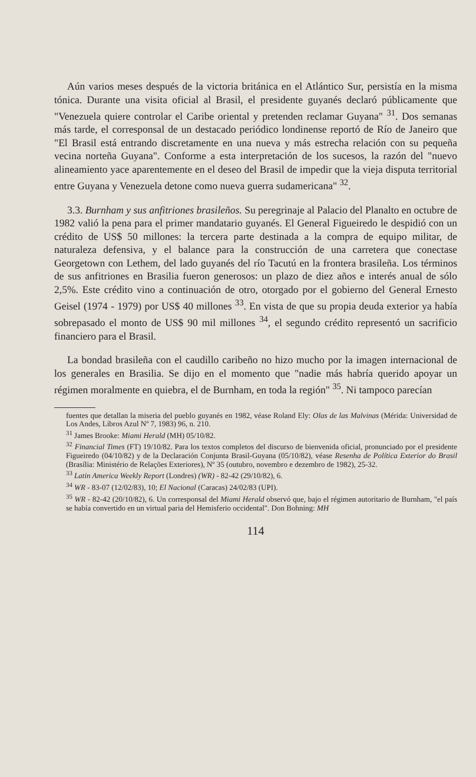Aún varios meses después de la victoria británica en el Atlántico Sur, persistía en la misma tónica. Durante una visita oficial al Brasil, el presidente guyanés declaró públicamente que "Venezuela quiere controlar el Caribe oriental y pretenden reclamar Guyana" <sup>31</sup>. Dos semanas más tarde, el corresponsal de un destacado periódico londinense reportó de Río de Janeiro que "El Brasil está entrando discretamente en una nueva y más estrecha relación con su pequeña vecina norteña Guyana". Conforme a esta interpretación de los sucesos, la razón del "nuevo alineamiento yace aparentemente en el deseo del Brasil de impedir que la vieja disputa territorial entre Guyana y Venezuela detone como nueva guerra sudamericana" <sup>32</sup>.
3.3. Burnham y sus anfitriones brasileños. Su peregrinaje al Palacio del Planalto en octubre de 1982 valió la pena para el primer mandatario guyanés. El General Figueiredo le despidió con un crédito de US$ 50 millones: la tercera parte destinada a la compra de equipo militar, de naturaleza defensiva, y el balance para la construcción de una carretera que conectase Georgetown con Lethem, del lado guyanés del río Tacutú en la frontera brasileña. Los términos de sus anfitriones en Brasilia fueron generosos: un plazo de diez años e interés anual de sólo 2,5%. Este crédito vino a continuación de otro, otorgado por el gobierno del General Ernesto Geisel (1974 - 1979) por US$ 40 millones <sup>33</sup>. En vista de que su propia deuda exterior ya había sobrepasado el monto de US$ 90 mil millones <sup>34</sup>, el segundo crédito representó un sacrificio financiero para el Brasil.
La bondad brasileña con el caudillo caribeño no hizo mucho por la imagen internacional de los generales en Brasilia. Se dijo en el momento que "nadie más habría querido apoyar un régimen moralmente en quiebra, el de Burnham, en toda la región" <sup>35</sup>. Ni tampoco parecían
fuentes que detallan la miseria del pueblo guyanés en 1982, véase Roland Ely: Olas de las Malvinas (Mérida: Universidad de Los Andes, Libros Azul Nº 7, 1983) 96, n. 210.
<sup>31</sup> James Brooke: Miami Herald (MH) 05/10/82.
<sup>32</sup> Financial Times (FT) 19/10/82. Para los textos completos del discurso de bienvenida oficial, pronunciado por el presidente Figueiredo (04/10/82) y de la Declaración Conjunta Brasil-Guyana (05/10/82), véase Resenha de Política Exterior do Brasil (Brasília: Ministério de Relações Exteriores), Nº 35 (outubro, novembro e dezembro de 1982), 25-32.
<sup>33</sup> Latin America Weekly Report (Londres) (WR) - 82-42 (29/10/82), 6.
<sup>34</sup> WR - 83-07 (12/02/83), 10; El Nacional (Caracas) 24/02/83 (UPI).
<sup>35</sup> WR - 82-42 (20/10/82), 6. Un corresponsal del Miami Herald observó que, bajo el régimen autoritario de Burnham, "el país se había convertido en un virtual paria del Hemisferio occidental". Don Bohning: MH
114